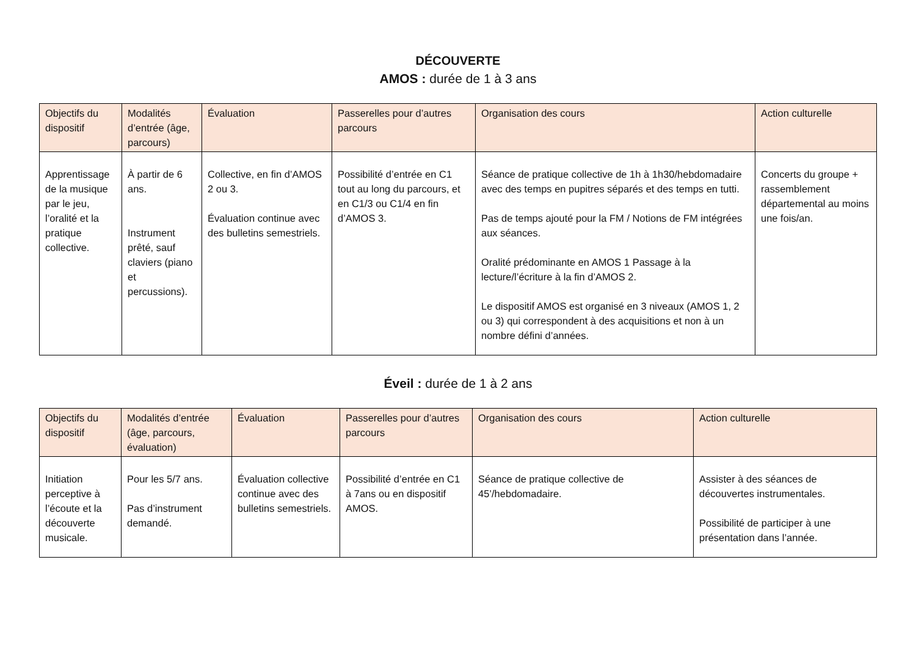DÉCOUVERTE
AMOS : durée de 1 à 3 ans
| Objectifs du dispositif | Modalités d’entrée (âge, parcours) | Évaluation | Passerelles pour d’autres parcours | Organisation des cours | Action culturelle |
| --- | --- | --- | --- | --- | --- |
| Apprentissage de la musique par le jeu, l’oralité et la pratique collective. | À partir de 6 ans. Instrument prêté, sauf claviers (piano et percussions). | Collective, en fin d’AMOS 2 ou 3. Évaluation continue avec des bulletins semestriels. | Possibilité d’entrée en C1 tout au long du parcours, et en C1/3 ou C1/4 en fin d’AMOS 3. | Séance de pratique collective de 1h à 1h30/hebdomadaire avec des temps en pupitres séparés et des temps en tutti. Pas de temps ajouté pour la FM / Notions de FM intégrées aux séances. Oralité prédominante en AMOS 1 Passage à la lecture/l’écriture à la fin d’AMOS 2. Le dispositif AMOS est organisé en 3 niveaux (AMOS 1, 2 ou 3) qui correspondent à des acquisitions et non à un nombre défini d’années. | Concerts du groupe + rassemblement départemental au moins une fois/an. |
Éveil : durée de 1 à 2 ans
| Objectifs du dispositif | Modalités d’entrée (âge, parcours, évaluation) | Évaluation | Passerelles pour d’autres parcours | Organisation des cours | Action culturelle |
| --- | --- | --- | --- | --- | --- |
| Initiation perceptive à l’écoute et la découverte musicale. | Pour les 5/7 ans. Pas d’instrument demandé. | Évaluation collective continue avec des bulletins semestriels. | Possibilité d’entrée en C1 à 7ans ou en dispositif AMOS. | Séance de pratique collective de 45’/hebdomadaire. | Assister à des séances de découvertes instrumentales. Possibilité de participer à une présentation dans l’année. |